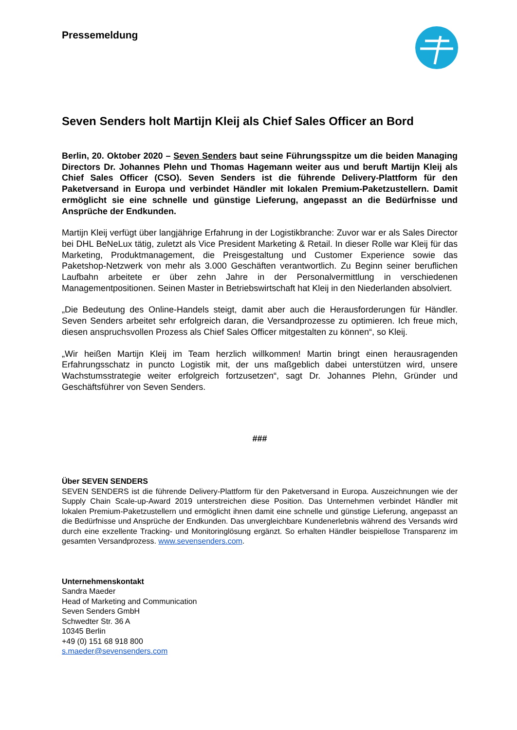Pressemeldung
Seven Senders holt Martijn Kleij als Chief Sales Officer an Bord
Berlin, 20. Oktober 2020 – Seven Senders baut seine Führungsspitze um die beiden Managing Directors Dr. Johannes Plehn und Thomas Hagemann weiter aus und beruft Martijn Kleij als Chief Sales Officer (CSO). Seven Senders ist die führende Delivery-Plattform für den Paketversand in Europa und verbindet Händler mit lokalen Premium-Paketzustellern. Damit ermöglicht sie eine schnelle und günstige Lieferung, angepasst an die Bedürfnisse und Ansprüche der Endkunden.
Martijn Kleij verfügt über langjährige Erfahrung in der Logistikbranche: Zuvor war er als Sales Director bei DHL BeNeLux tätig, zuletzt als Vice President Marketing & Retail. In dieser Rolle war Kleij für das Marketing, Produktmanagement, die Preisgestaltung und Customer Experience sowie das Paketshop-Netzwerk von mehr als 3.000 Geschäften verantwortlich. Zu Beginn seiner beruflichen Laufbahn arbeitete er über zehn Jahre in der Personalvermittlung in verschiedenen Managementpositionen. Seinen Master in Betriebswirtschaft hat Kleij in den Niederlanden absolviert.
„Die Bedeutung des Online-Handels steigt, damit aber auch die Herausforderungen für Händler. Seven Senders arbeitet sehr erfolgreich daran, die Versandprozesse zu optimieren. Ich freue mich, diesen anspruchsvollen Prozess als Chief Sales Officer mitgestalten zu können“, so Kleij.
„Wir heißen Martijn Kleij im Team herzlich willkommen! Martin bringt einen herausragenden Erfahrungsschatz in puncto Logistik mit, der uns maßgeblich dabei unterstützen wird, unsere Wachstumsstrategie weiter erfolgreich fortzusetzen“, sagt Dr. Johannes Plehn, Gründer und Geschäftsführer von Seven Senders.
###
Über SEVEN SENDERS
SEVEN SENDERS ist die führende Delivery-Plattform für den Paketversand in Europa. Auszeichnungen wie der Supply Chain Scale-up-Award 2019 unterstreichen diese Position. Das Unternehmen verbindet Händler mit lokalen Premium-Paketzustellern und ermöglicht ihnen damit eine schnelle und günstige Lieferung, angepasst an die Bedürfnisse und Ansprüche der Endkunden. Das unvergleichbare Kundenerlebnis während des Versands wird durch eine exzellente Tracking- und Monitoringlösung ergänzt. So erhalten Händler beispiellose Transparenz im gesamten Versandprozess. www.sevensenders.com.
Unternehmenskontakt
Sandra Maeder
Head of Marketing and Communication
Seven Senders GmbH
Schwedter Str. 36 A
10345 Berlin
+49 (0) 151 68 918 800
s.maeder@sevensenders.com